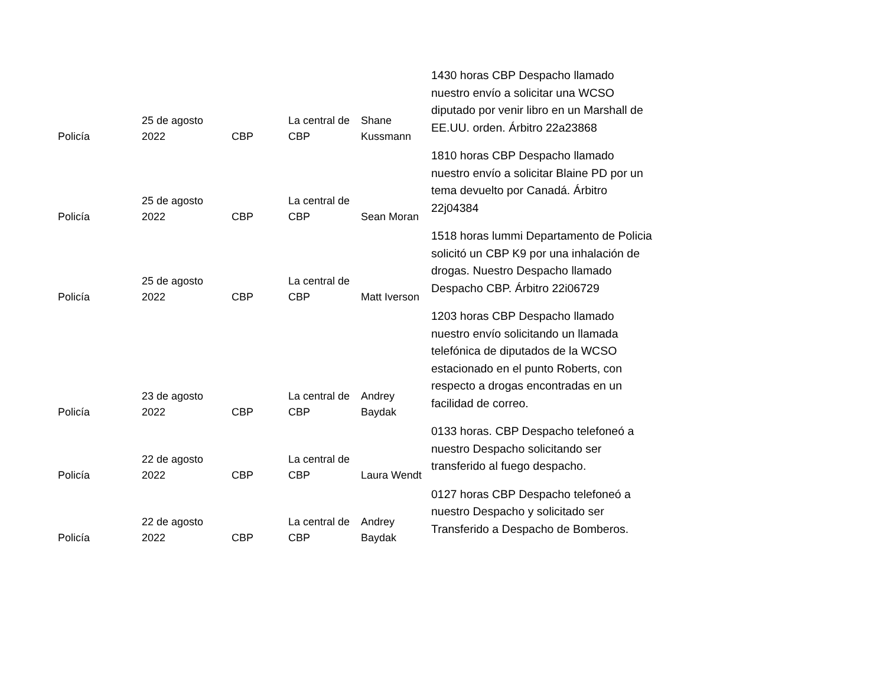| Policía | 25 de agosto 2022 | CBP | La central de CBP | Shane Kussmann | 1430 horas CBP Despacho llamado nuestro envío a solicitar una WCSO diputado por venir libro en un Marshall de EE.UU. orden. Árbitro 22a23868 |
| Policía | 25 de agosto 2022 | CBP | La central de CBP | Sean Moran | 1810 horas CBP Despacho llamado nuestro envío a solicitar Blaine PD por un tema devuelto por Canadá. Árbitro 22j04384 |
| Policía | 25 de agosto 2022 | CBP | La central de CBP | Matt Iverson | 1518 horas lummi Departamento de Policia solicitó un CBP K9 por una inhalación de drogas. Nuestro Despacho llamado Despacho CBP. Árbitro 22i06729 |
| Policía | 23 de agosto 2022 | CBP | La central de CBP | Andrey Baydak | 1203 horas CBP Despacho llamado nuestro envío solicitando un llamada telefónica de diputados de la WCSO estacionado en el punto Roberts, con respecto a drogas encontradas en un facilidad de correo. |
| Policía | 22 de agosto 2022 | CBP | La central de CBP | Laura Wendt | 0133 horas. CBP Despacho telefoneó a nuestro Despacho solicitando ser transferido al fuego despacho. |
| Policía | 22 de agosto 2022 | CBP | La central de CBP | Andrey Baydak | 0127 horas CBP Despacho telefoneó a nuestro Despacho y solicitado ser Transferido a Despacho de Bomberos. |